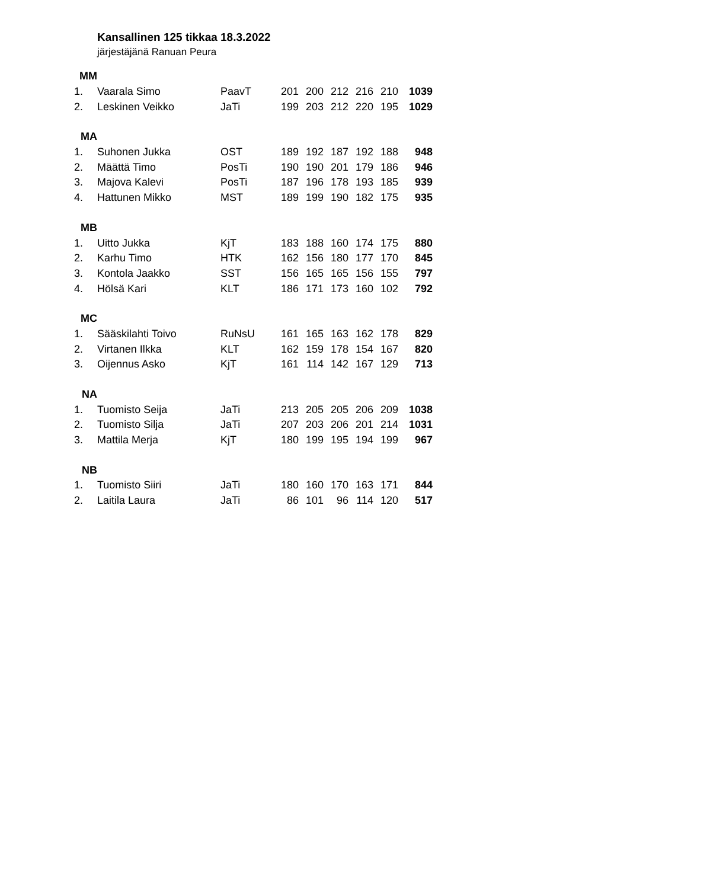Kansallinen 125 tikkaa 18.3.2022
järjestäjänä Ranuan Peura
| MM | | | | | | | | |
| 1. | Vaarala Simo | PaavT | 201 | 200 | 212 | 216 | 210 | 1039 |
| 2. | Leskinen Veikko | JaTi | 199 | 203 | 212 | 220 | 195 | 1029 |
| MA | | | | | | | | |
| 1. | Suhonen Jukka | OST | 189 | 192 | 187 | 192 | 188 | 948 |
| 2. | Määttä Timo | PosTi | 190 | 190 | 201 | 179 | 186 | 946 |
| 3. | Majova Kalevi | PosTi | 187 | 196 | 178 | 193 | 185 | 939 |
| 4. | Hattunen Mikko | MST | 189 | 199 | 190 | 182 | 175 | 935 |
| MB | | | | | | | | |
| 1. | Uitto Jukka | KjT | 183 | 188 | 160 | 174 | 175 | 880 |
| 2. | Karhu Timo | HTK | 162 | 156 | 180 | 177 | 170 | 845 |
| 3. | Kontola Jaakko | SST | 156 | 165 | 165 | 156 | 155 | 797 |
| 4. | Hölsä Kari | KLT | 186 | 171 | 173 | 160 | 102 | 792 |
| MC | | | | | | | | |
| 1. | Sääskilahti Toivo | RuNsU | 161 | 165 | 163 | 162 | 178 | 829 |
| 2. | Virtanen Ilkka | KLT | 162 | 159 | 178 | 154 | 167 | 820 |
| 3. | Oijennus Asko | KjT | 161 | 114 | 142 | 167 | 129 | 713 |
| NA | | | | | | | | |
| 1. | Tuomisto Seija | JaTi | 213 | 205 | 205 | 206 | 209 | 1038 |
| 2. | Tuomisto Silja | JaTi | 207 | 203 | 206 | 201 | 214 | 1031 |
| 3. | Mattila Merja | KjT | 180 | 199 | 195 | 194 | 199 | 967 |
| NB | | | | | | | | |
| 1. | Tuomisto Siiri | JaTi | 180 | 160 | 170 | 163 | 171 | 844 |
| 2. | Laitila Laura | JaTi | 86 | 101 | 96 | 114 | 120 | 517 |